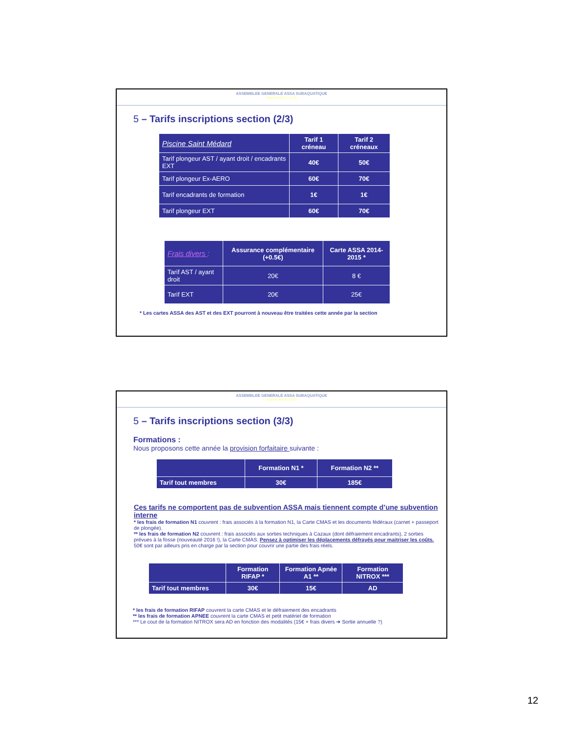ASSEMBLEE GENERALE ASSA SUBAQUATIQUE
Saison 2015 / 2016
5 – Tarifs inscriptions section (2/3)
| Piscine Saint Médard | Tarif 1 créneau | Tarif 2 créneaux |
| Tarif plongeur AST / ayant droit / encadrants EXT | 40€ | 50€ |
| Tarif plongeur Ex-AERO | 60€ | 70€ |
| Tarif encadrants de formation | 1€ | 1€ |
| Tarif plongeur EXT | 60€ | 70€ |
| Frais divers : | Assurance complémentaire (+0.5€) | Carte ASSA 2014-2015 * |
| Tarif AST / ayant droit | 20€ | 8 € |
| Tarif EXT | 20€ | 25€ |
* Les cartes ASSA des AST et des EXT pourront à nouveau être traitées cette année par la section
ASSEMBLEE GENERALE ASSA SUBAQUATIQUE
Saison 2015 / 2016
5 – Tarifs inscriptions section (3/3)
Formations :
Nous proposons cette année la provision forfaitaire suivante :
| | Formation N1 * | Formation N2 ** |
| --- | --- | --- |
| Tarif tout membres | 30€ | 185€ |
Ces tarifs ne comportent pas de subvention ASSA mais tiennent compte d’une subvention interne
* les frais de formation N1 couvrent : frais associés à la formation N1, la Carte CMAS et les documents fédéraux (carnet + passeport de plongée).
** les frais de formation N2 couvrent : frais associés aux sorties techniques à Cazaux (dont défraiement encadrants), 2 sorties prévues à la fosse (nouveauté 2016 !), la Carte CMAS. Pensez à optimiser les déplacements défrayés pour maitriser les coûts. 50€ sont par ailleurs pris en charge par la section pour couvrir une partie des frais réels.
| | Formation RIFAP * | Formation Apnée A1 ** | Formation NITROX *** |
| --- | --- | --- | --- |
| Tarif tout membres | 30€ | 15€ | AD |
* les frais de formation RIFAP couvrent la carte CMAS et le défraiement des encadrants
** les frais de formation APNEE couvrent la carte CMAS et petit matériel de formation
*** Le cout de la formation NITROX sera AD en fonction des modalités (15€ + frais divers ➔ Sortie annuelle ?)
12